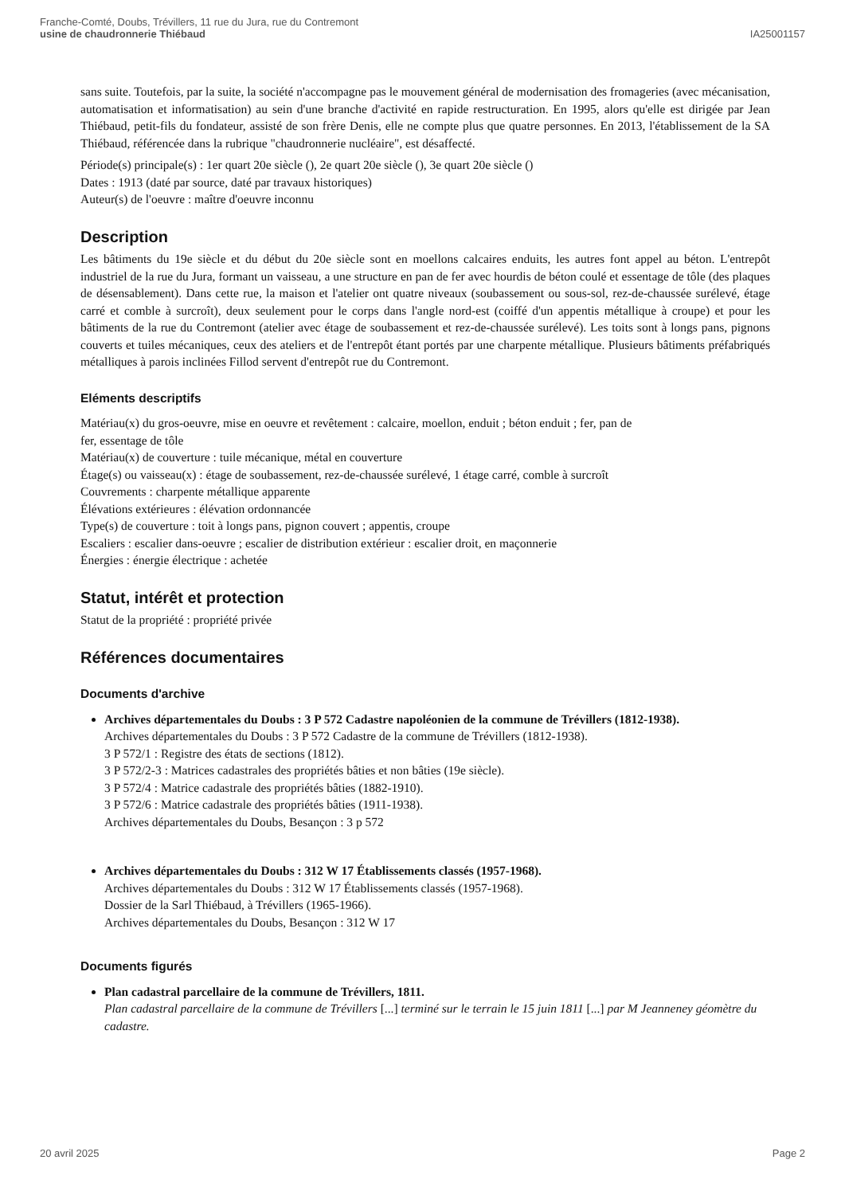Franche-Comté, Doubs, Trévillers, 11 rue du Jura, rue du Contremont
usine de chaudronnerie Thiébaud
IA25001157
sans suite. Toutefois, par la suite, la société n'accompagne pas le mouvement général de modernisation des fromageries (avec mécanisation, automatisation et informatisation) au sein d'une branche d'activité en rapide restructuration. En 1995, alors qu'elle est dirigée par Jean Thiébaud, petit-fils du fondateur, assisté de son frère Denis, elle ne compte plus que quatre personnes. En 2013, l'établissement de la SA Thiébaud, référencée dans la rubrique "chaudronnerie nucléaire", est désaffecté.
Période(s) principale(s) : 1er quart 20e siècle (), 2e quart 20e siècle (), 3e quart 20e siècle ()
Dates : 1913 (daté par source, daté par travaux historiques)
Auteur(s) de l'oeuvre : maître d'oeuvre inconnu
Description
Les bâtiments du 19e siècle et du début du 20e siècle sont en moellons calcaires enduits, les autres font appel au béton. L'entrepôt industriel de la rue du Jura, formant un vaisseau, a une structure en pan de fer avec hourdis de béton coulé et essentage de tôle (des plaques de désensablement). Dans cette rue, la maison et l'atelier ont quatre niveaux (soubassement ou sous-sol, rez-de-chaussée surélevé, étage carré et comble à surcroît), deux seulement pour le corps dans l'angle nord-est (coiffé d'un appentis métallique à croupe) et pour les bâtiments de la rue du Contremont (atelier avec étage de soubassement et rez-de-chaussée surélevé). Les toits sont à longs pans, pignons couverts et tuiles mécaniques, ceux des ateliers et de l'entrepôt étant portés par une charpente métallique. Plusieurs bâtiments préfabriqués métalliques à parois inclinées Fillod servent d'entrepôt rue du Contremont.
Eléments descriptifs
Matériau(x) du gros-oeuvre, mise en oeuvre et revêtement : calcaire, moellon, enduit ; béton enduit ; fer, pan de
fer, essentage de tôle
Matériau(x) de couverture : tuile mécanique, métal en couverture
Étage(s) ou vaisseau(x) : étage de soubassement, rez-de-chaussée surélevé, 1 étage carré, comble à surcroît
Couvrements : charpente métallique apparente
Élévations extérieures : élévation ordonnancée
Type(s) de couverture : toit à longs pans, pignon couvert ; appentis, croupe
Escaliers : escalier dans-oeuvre ; escalier de distribution extérieur : escalier droit, en maçonnerie
Énergies : énergie électrique : achetée
Statut, intérêt et protection
Statut de la propriété : propriété privée
Références documentaires
Documents d'archive
Archives départementales du Doubs : 3 P 572 Cadastre napoléonien de la commune de Trévillers (1812-1938).
Archives départementales du Doubs : 3 P 572 Cadastre de la commune de Trévillers (1812-1938).
3 P 572/1 : Registre des états de sections (1812).
3 P 572/2-3 : Matrices cadastrales des propriétés bâties et non bâties (19e siècle).
3 P 572/4 : Matrice cadastrale des propriétés bâties (1882-1910).
3 P 572/6 : Matrice cadastrale des propriétés bâties (1911-1938).
Archives départementales du Doubs, Besançon : 3 p 572
Archives départementales du Doubs : 312 W 17 Établissements classés (1957-1968).
Archives départementales du Doubs : 312 W 17 Établissements classés (1957-1968).
Dossier de la Sarl Thiébaud, à Trévillers (1965-1966).
Archives départementales du Doubs, Besançon : 312 W 17
Documents figurés
Plan cadastral parcellaire de la commune de Trévillers, 1811.
Plan cadastral parcellaire de la commune de Trévillers [...] terminé sur le terrain le 15 juin 1811 [...] par M Jeanneney géomètre du cadastre.
20 avril 2025 Page 2